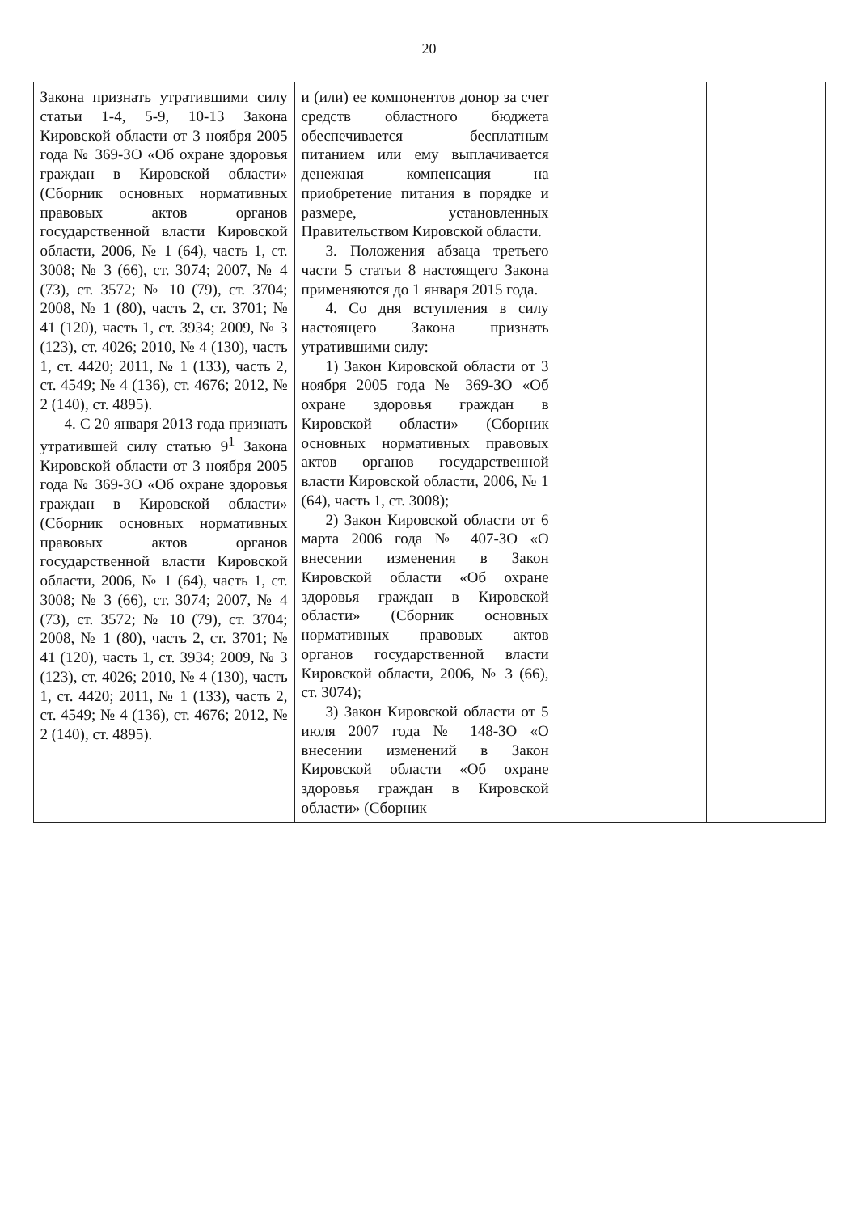20
| Закона признать утратившими силу статьи 1-4, 5-9, 10-13 Закона Кировской области от 3 ноября 2005 года № 369-ЗО «Об охране здоровья граждан в Кировской области» (Сборник основных нормативных правовых актов органов государственной власти Кировской области, 2006, № 1 (64), часть 1, ст. 3008; № 3 (66), ст. 3074; 2007, № 4 (73), ст. 3572; № 10 (79), ст. 3704; 2008, № 1 (80), часть 2, ст. 3701; № 41 (120), часть 1, ст. 3934; 2009, № 3 (123), ст. 4026; 2010, № 4 (130), часть 1, ст. 4420; 2011, № 1 (133), часть 2, ст. 4549; № 4 (136), ст. 4676; 2012, № 2 (140), ст. 4895). 4. С 20 января 2013 года признать утратившей силу статью 9<sup>1</sup> Закона Кировской области от 3 ноября 2005 года № 369-ЗО «Об охране здоровья граждан в Кировской области» (Сборник основных нормативных правовых актов органов государственной власти Кировской области, 2006, № 1 (64), часть 1, ст. 3008; № 3 (66), ст. 3074; 2007, № 4 (73), ст. 3572; № 10 (79), ст. 3704; 2008, № 1 (80), часть 2, ст. 3701; № 41 (120), часть 1, ст. 3934; 2009, № 3 (123), ст. 4026; 2010, № 4 (130), часть 1, ст. 4420; 2011, № 1 (133), часть 2, ст. 4549; № 4 (136), ст. 4676; 2012, № 2 (140), ст. 4895). | и (или) ее компонентов донор за счет средств областного бюджета обеспечивается бесплатным питанием или ему выплачивается денежная компенсация на приобретение питания в порядке и размере, установленных Правительством Кировской области. 3. Положения абзаца третьего части 5 статьи 8 настоящего Закона применяются до 1 января 2015 года. 4. Со дня вступления в силу настоящего Закона признать утратившими силу: 1) Закон Кировской области от 3 ноября 2005 года № 369-ЗО «Об охране здоровья граждан в Кировской области» (Сборник основных нормативных правовых актов органов государственной власти Кировской области, 2006, № 1 (64), часть 1, ст. 3008); 2) Закон Кировской области от 6 марта 2006 года № 407-ЗО «О внесении изменения в Закон Кировской области «Об охране здоровья граждан в Кировской области» (Сборник основных нормативных правовых актов органов государственной власти Кировской области, 2006, № 3 (66), ст. 3074); 3) Закон Кировской области от 5 июля 2007 года № 148-ЗО «О внесении изменений в Закон Кировской области «Об охране здоровья граждан в Кировской области» (Сборник | | |